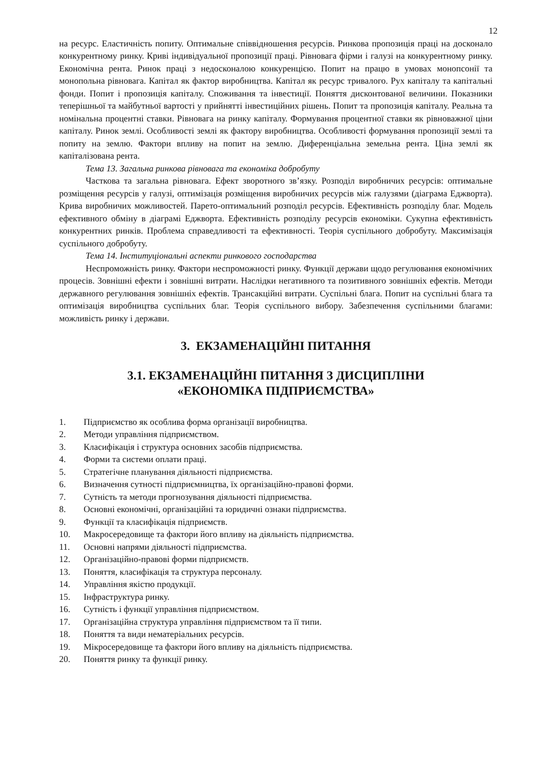12
на ресурс. Еластичність попиту. Оптимальне співвідношення ресурсів. Ринкова пропозиція праці на досконало конкурентному ринку. Криві індивідуальної пропозиції праці. Рівновага фірми і галузі на конкурентному ринку. Економічна рента. Ринок праці з недосконалою конкуренцією. Попит на працю в умовах монопсонії та монопольна рівновага. Капітал як фактор виробництва. Капітал як ресурс тривалого. Рух капіталу та капітальні фонди. Попит і пропозиція капіталу. Споживання та інвестиції. Поняття дисконтованої величини. Показники теперішньої та майбутньої вартості у прийнятті інвестиційних рішень. Попит та пропозиція капіталу. Реальна та номінальна процентні ставки. Рівновага на ринку капіталу. Формування процентної ставки як рівноважної ціни капіталу. Ринок землі. Особливості землі як фактору виробництва. Особливості формування пропозиції землі та попиту на землю. Фактори впливу на попит на землю. Диференціальна земельна рента. Ціна землі як капіталізована рента.
Тема 13. Загальна ринкова рівновага та економіка добробуту
Часткова та загальна рівновага. Ефект зворотного зв’язку. Розподіл виробничих ресурсів: оптимальне розміщення ресурсів у галузі, оптимізація розміщення виробничих ресурсів між галузями (діаграма Еджворта). Крива виробничих можливостей. Парето-оптимальний розподіл ресурсів. Ефективність розподілу благ. Модель ефективного обміну в діаграмі Еджворта. Ефективність розподілу ресурсів економіки. Сукупна ефективність конкурентних ринків. Проблема справедливості та ефективності. Теорія суспільного добробуту. Максимізація суспільного добробуту.
Тема 14. Інституціональні аспекти ринкового господарства
Неспроможність ринку. Фактори неспроможності ринку. Функції держави щодо регулювання економічних процесів. Зовнішні ефекти і зовнішні витрати. Наслідки негативного та позитивного зовнішніх ефектів. Методи державного регулювання зовнішніх ефектів. Трансакційні витрати. Суспільні блага. Попит на суспільні блага та оптимізація виробництва суспільних благ. Теорія суспільного вибору. Забезпечення суспільними благами: можливість ринку і держави.
3. ЕКЗАМЕНАЦІЙНІ ПИТАННЯ
3.1. ЕКЗАМЕНАЦІЙНІ ПИТАННЯ З ДИСЦИПЛІНИ
«ЕКОНОМІКА ПІДПРИЄМСТВА»
1. Підприємство як особлива форма організації виробництва.
2. Методи управління підприємством.
3. Класифікація і структура основних засобів підприємства.
4. Форми та системи оплати праці.
5. Стратегічне планування діяльності підприємства.
6. Визначення сутності підприємництва, їх організаційно-правові форми.
7. Сутність та методи прогнозування діяльності підприємства.
8. Основні економічні, організаційні та юридичні ознаки підприємства.
9. Функції та класифікація підприємств.
10. Макросередовище та фактори його впливу на діяльність підприємства.
11. Основні напрями діяльності підприємства.
12. Організаційно-правові форми підприємств.
13. Поняття, класифікація та структура персоналу.
14. Управління якістю продукції.
15. Інфраструктура ринку.
16. Сутність і функції управління підприємством.
17. Організаційна структура управління підприємством та її типи.
18. Поняття та види нематеріальних ресурсів.
19. Мікросередовище та фактори його впливу на діяльність підприємства.
20. Поняття ринку та функції ринку.